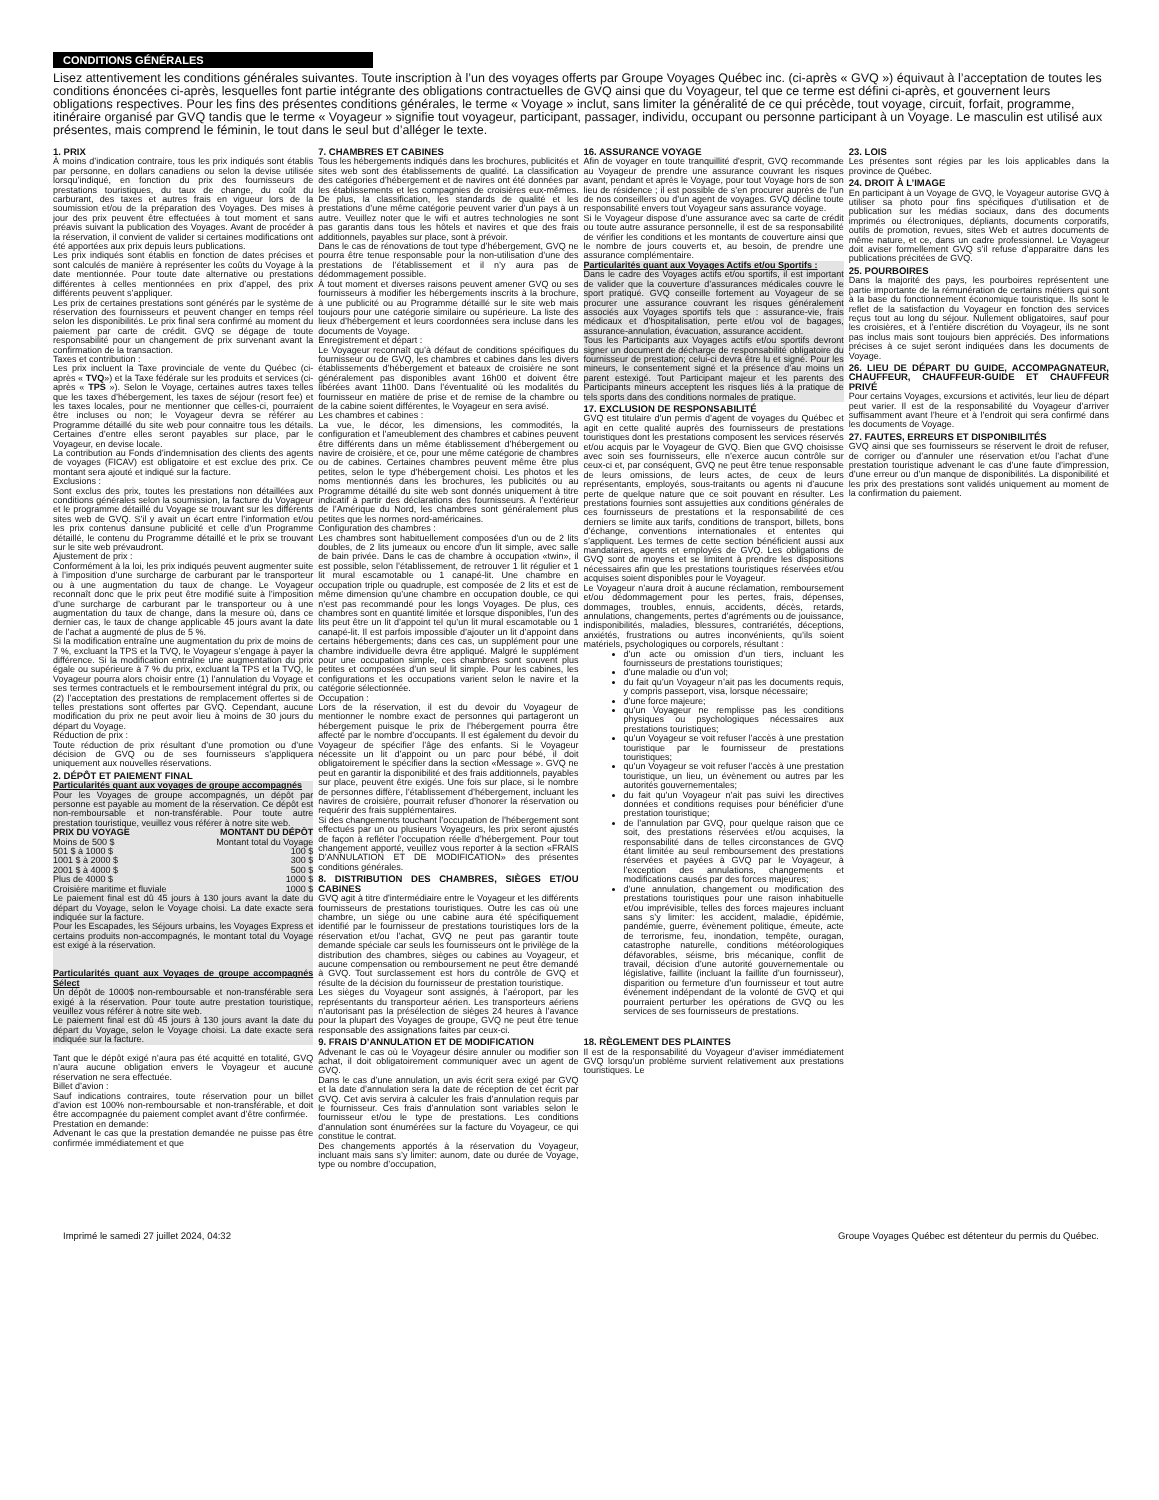CONDITIONS GÉNÉRALES
Lisez attentivement les conditions générales suivantes. Toute inscription à l’un des voyages offerts par Groupe Voyages Québec inc. (ci-après « GVQ ») équivaut à l’acceptation de toutes les conditions énoncées ci-après, lesquelles font partie intégrante des obligations contractuelles de GVQ ainsi que du Voyageur, tel que ce terme est défini ci-après, et gouvernent leurs obligations respectives. Pour les fins des présentes conditions générales, le terme « Voyage » inclut, sans limiter la généralité de ce qui précède, tout voyage, circuit, forfait, programme, itinéraire organisé par GVQ tandis que le terme « Voyageur » signifie tout voyageur, participant, passager, individu, occupant ou personne participant à un Voyage. Le masculin est utilisé aux présentes, mais comprend le féminin, le tout dans le seul but d’alléger le texte.
1. PRIX
À moins d’indication contraire, tous les prix indiqués sont établis par personne, en dollars canadiens ou selon la devise utilisée lorsqu’indiqué, en fonction du prix des fournisseurs de prestations touristiques, du taux de change, du coût du carburant, des taxes et autres frais en vigueur lors de la soumission et/ou de la préparation des Voyages. Des mises à jour des prix peuvent être effectuées à tout moment et sans préavis suivant la publication des Voyages. Avant de procéder à la réservation, il convient de valider si certaines modifications ont été apportées aux prix depuis leurs publications.
Les prix indiqués sont établis en fonction de dates précises et sont calculés de manière à représenter les coûts du Voyage à la date mentionnée. Pour toute date alternative ou prestations différentes à celles mentionnées en prix d’appel, des prix différents peuvent s’appliquer.
Les prix de certaines prestations sont générés par le système de réservation des fournisseurs et peuvent changer en temps réel selon les disponibilités. Le prix final sera confirmé au moment du paiement par carte de crédit. GVQ se dégage de toute responsabilité pour un changement de prix survenant avant la confirmation de la transaction.
Taxes et contribution :
Les prix incluent la Taxe provinciale de vente du Québec (ci-après « TVQ») et la Taxe fédérale sur les produits et services (ci-après « TPS »). Selon le Voyage, certaines autres taxes telles que les taxes d’hébergement, les taxes de séjour (resort fee) et les taxes locales, pour ne mentionner que celles-ci, pourraient être incluses ou non; le Voyageur devra se référer au Programme détaillé du site web pour connaitre tous les détails. Certaines d’entre elles seront payables sur place, par le Voyageur, en devise locale.
La contribution au Fonds d’indemnisation des clients des agents de voyages (FICAV) est obligatoire et est exclue des prix. Ce montant sera ajouté et indiqué sur la facture.
Exclusions :
Sont exclus des prix, toutes les prestations non détaillées aux conditions générales selon la soumission, la facture du Voyageur et le programme détaillé du Voyage se trouvant sur les différents sites web de GVQ. S’il y avait un écart entre l’information et/ou les prix contenus dansune publicité et celle d’un Programme détaillé, le contenu du Programme détaillé et le prix se trouvant sur le site web prévaudront.
Ajustement de prix :
Conformément à la loi, les prix indiqués peuvent augmenter suite à l’imposition d’une surcharge de carburant par le transporteur ou à une augmentation du taux de change. Le Voyageur reconnaît donc que le prix peut être modifié suite à l’imposition d’une surcharge de carburant par le transporteur ou à une augmentation du taux de change, dans la mesure où, dans ce dernier cas, le taux de change applicable 45 jours avant la date de l’achat a augmenté de plus de 5 %.
Si la modification entraîne une augmentation du prix de moins de 7 %, excluant la TPS et la TVQ, le Voyageur s’engage à payer la différence. Si la modification entraîne une augmentation du prix égale ou supérieure à 7 % du prix, excluant la TPS et la TVQ, le Voyageur pourra alors choisir entre (1) l’annulation du Voyage et ses termes contractuels et le remboursement intégral du prix, ou (2) l’acceptation des prestations de remplacement offertes si de telles prestations sont offertes par GVQ. Cependant, aucune modification du prix ne peut avoir lieu à moins de 30 jours du départ du Voyage.
Réduction de prix :
Toute réduction de prix résultant d’une promotion ou d’une décision de GVQ ou de ses fournisseurs s’appliquera uniquement aux nouvelles réservations.
2. DÉPÔT ET PAIEMENT FINAL
Particularités quant aux voyages de groupe accompagnés
Pour les Voyages de groupe accompagnés, un dépôt par personne est payable au moment de la réservation. Ce dépôt est non-remboursable et non-transférable. Pour toute autre prestation touristique, veuillez vous référer à notre site web.
| PRIX DU VOYAGE | MONTANT DU DÉPÔT |
| --- | --- |
| Moins de 500 $ | Montant total du Voyage |
| 501 $ à 1000 $ | 100 $ |
| 1001 $ à 2000 $ | 300 $ |
| 2001 $ à 4000 $ | 500 $ |
| Plus de 4000 $ | 1000 $ |
| Croisière maritime et fluviale | 1000 $ |
Le paiement final est dû 45 jours à 130 jours avant la date du départ du Voyage, selon le Voyage choisi. La date exacte sera indiquée sur la facture.
Pour les Escapades, les Séjours urbains, les Voyages Express et certains produits non-accompagnés, le montant total du Voyage est exigé à la réservation.
Particularités quant aux Voyages de groupe accompagnés Sélect
Un dépôt de 1000$ non-remboursable et non-transférable sera exigé à la réservation. Pour toute autre prestation touristique, veuillez vous référer à notre site web.
Le paiement final est dû 45 jours à 130 jours avant la date du départ du Voyage, selon le Voyage choisi. La date exacte sera indiquée sur la facture.
Tant que le dépôt exigé n’aura pas été acquitté en totalité, GVQ n’aura aucune obligation envers le Voyageur et aucune réservation ne sera effectuée.
Billet d’avion :
Sauf indications contraires, toute réservation pour un billet d’avion est 100% non-remboursable et non-transférable, et doit être accompagnée du paiement complet avant d’être confirmée.
Prestation en demande:
Advenant le cas que la prestation demandée ne puisse pas être confirmée immédiatement et que
7. CHAMBRES ET CABINES
Tous les hébergements indiqués dans les brochures, publicités et sites web sont des établissements de qualité. La classification des catégories d’hébergement et de navires ont été données par les établissements et les compagnies de croisières eux-mêmes. De plus, la classification, les standards de qualité et les prestations d’une même catégorie peuvent varier d’un pays à un autre. Veuillez noter que le wifi et autres technologies ne sont pas garantis dans tous les hôtels et navires et que des frais additionnels, payables sur place, sont à prévoir.
Dans le cas de rénovations de tout type d’hébergement, GVQ ne pourra être tenue responsable pour la non-utilisation d’une des prestations de l’établissement et il n’y aura pas de dédommagement possible.
À tout moment et diverses raisons peuvent amener GVQ ou ses fournisseurs à modifier les hébergements inscrits à la brochure, à une publicité ou au Programme détaillé sur le site web mais toujours pour une catégorie similaire ou supérieure. La liste des lieux d’hébergement et leurs coordonnées sera incluse dans les documents de Voyage.
Enregistrement et départ :
Le Voyageur reconnaît qu’à défaut de conditions spécifiques du fournisseur ou de GVQ, les chambres et cabines dans les divers établissements d’hébergement et bateaux de croisière ne sont généralement pas disponibles avant 16h00 et doivent être libérées avant 11h00. Dans l’éventualité où les modalités du fournisseur en matière de prise et de remise de la chambre ou de la cabine soient différentes, le Voyageur en sera avisé.
Les chambres et cabines :
La vue, le décor, les dimensions, les commodités, la configuration et l’ameublement des chambres et cabines peuvent être différents dans un même établissement d’hébergement ou navire de croisière, et ce, pour une même catégorie de chambres ou de cabines. Certaines chambres peuvent même être plus petites, selon le type d’hébergement choisi. Les photos et les noms mentionnés dans les brochures, les publicités ou au Programme détaillé du site web sont donnés uniquement à titre indicatif à partir des déclarations des fournisseurs. À l’extérieur de l’Amérique du Nord, les chambres sont généralement plus petites que les normes nord-américaines.
Configuration des chambres :
Les chambres sont habituellement composées d'un ou de 2 lits doubles, de 2 lits jumeaux ou encore d'un lit simple, avec salle de bain privée. Dans le cas de chambre à occupation «twin», il est possible, selon l’établissement, de retrouver 1 lit régulier et 1 lit mural escamotable ou 1 canapé-lit. Une chambre en occupation triple ou quadruple, est composée de 2 lits et est de même dimension qu’une chambre en occupation double, ce qui n’est pas recommandé pour les longs Voyages. De plus, ces chambres sont en quantité limitée et lorsque disponibles, l’un des lits peut être un lit d’appoint tel qu’un lit mural escamotable ou 1 canapé-lit. Il est parfois impossible d’ajouter un lit d’appoint dans certains hébergements; dans ces cas, un supplément pour une chambre individuelle devra être appliqué. Malgré le supplément pour une occupation simple, ces chambres sont souvent plus petites et composées d’un seul lit simple. Pour les cabines, les configurations et les occupations varient selon le navire et la catégorie sélectionnée.
Occupation :
Lors de la réservation, il est du devoir du Voyageur de mentionner le nombre exact de personnes qui partageront un hébergement puisque le prix de l’hébergement pourra être affecté par le nombre d’occupants. Il est également du devoir du Voyageur de spécifier l’âge des enfants. Si le Voyageur nécessite un lit d’appoint ou un parc pour bébé, il doit obligatoirement le spécifier dans la section «Message ». GVQ ne peut en garantir la disponibilité et des frais additionnels, payables sur place, peuvent être exigés. Une fois sur place, si le nombre de personnes diffère, l’établissement d’hébergement, incluant les navires de croisière, pourrait refuser d’honorer la réservation ou requérir des frais supplémentaires.
Si des changements touchant l’occupation de l’hébergement sont effectués par un ou plusieurs Voyageurs, les prix seront ajustés de façon à refléter l’occupation réelle d’hébergement. Pour tout changement apporté, veuillez vous reporter à la section «FRAIS D’ANNULATION ET DE MODIFICATION» des présentes conditions générales.
8. DISTRIBUTION DES CHAMBRES, SIÈGES ET/OU CABINES
GVQ agit à titre d'intermédiaire entre le Voyageur et les différents fournisseurs de prestations touristiques. Outre les cas où une chambre, un siège ou une cabine aura été spécifiquement identifié par le fournisseur de prestations touristiques lors de la réservation et/ou l’achat, GVQ ne peut pas garantir toute demande spéciale car seuls les fournisseurs ont le privilège de la distribution des chambres, sièges ou cabines au Voyageur, et aucune compensation ou remboursement ne peut être demandé à GVQ. Tout surclassement est hors du contrôle de GVQ et résulte de la décision du fournisseur de prestation touristique.
Les sièges du Voyageur sont assignés, à l’aéroport, par les représentants du transporteur aérien. Les transporteurs aériens n’autorisant pas la présélection de sièges 24 heures à l’avance pour la plupart des Voyages de groupe, GVQ ne peut être tenue responsable des assignations faites par ceux-ci.
9. FRAIS D’ANNULATION ET DE MODIFICATION
Advenant le cas où le Voyageur désire annuler ou modifier son achat, il doit obligatoirement communiquer avec un agent de GVQ.
Dans le cas d’une annulation, un avis écrit sera exigé par GVQ et la date d’annulation sera la date de réception de cet écrit par GVQ. Cet avis servira à calculer les frais d’annulation requis par le fournisseur. Ces frais d’annulation sont variables selon le fournisseur et/ou le type de prestations. Les conditions d’annulation sont énumérées sur la facture du Voyageur, ce qui constitue le contrat.
Des changements apportés à la réservation du Voyageur, incluant mais sans s’y limiter: aunom, date ou durée de Voyage, type ou nombre d’occupation,
16. ASSURANCE VOYAGE
Afin de voyager en toute tranquillité d'esprit, GVQ recommande au Voyageur de prendre une assurance couvrant les risques avant, pendant et après le Voyage, pour tout Voyage hors de son lieu de résidence ; il est possible de s’en procurer auprès de l’un de nos conseillers ou d’un agent de voyages. GVQ décline toute responsabilité envers tout Voyageur sans assurance voyage.
Si le Voyageur dispose d’une assurance avec sa carte de crédit ou toute autre assurance personnelle, il est de sa responsabilité de vérifier les conditions et les montants de couverture ainsi que le nombre de jours couverts et, au besoin, de prendre une assurance complémentaire.
Particularités quant aux Voyages Actifs et/ou Sportifs :
Dans le cadre des Voyages actifs et/ou sportifs, il est important de valider que la couverture d’assurances médicales couvre le sport pratiqué. GVQ conseille fortement au Voyageur de se procurer une assurance couvrant les risques généralement associés aux Voyages sportifs tels que : assurance-vie, frais médicaux et d’hospitalisation, perte et/ou vol de bagages, assurance-annulation, évacuation, assurance accident.
Tous les Participants aux Voyages actifs et/ou sportifs devront signer un document de décharge de responsabilité obligatoire du fournisseur de prestation; celui-ci devra être lu et signé. Pour les mineurs, le consentement signé et la présence d’au moins un parent estexigé. Tout Participant majeur et les parents des Participants mineurs acceptent les risques liés à la pratique de tels sports dans des conditions normales de pratique.
17. EXCLUSION DE RESPONSABILITÉ
GVQ est titulaire d’un permis d’agent de voyages du Québec et agit en cette qualité auprès des fournisseurs de prestations touristiques dont les prestations composent les services réservés et/ou acquis par le Voyageur de GVQ. Bien que GVQ choisisse avec soin ses fournisseurs, elle n’exerce aucun contrôle sur ceux-ci et, par conséquent, GVQ ne peut être tenue responsable de leurs omissions, de leurs actes, de ceux de leurs représentants, employés, sous-traitants ou agents ni d’aucune perte de quelque nature que ce soit pouvant en résulter. Les prestations fournies sont assujetties aux conditions générales de ces fournisseurs de prestations et la responsabilité de ces derniers se limite aux tarifs, conditions de transport, billets, bons d’échange, conventions internationales et ententes qui s’appliquent. Les termes de cette section bénéficient aussi aux mandataires, agents et employés de GVQ. Les obligations de GVQ sont de moyens et se limitent à prendre les dispositions nécessaires afin que les prestations touristiques réservées et/ou acquises soient disponibles pour le Voyageur.
Le Voyageur n’aura droit à aucune réclamation, remboursement et/ou dédommagement pour les pertes, frais, dépenses, dommages, troubles, ennuis, accidents, décès, retards, annulations, changements, pertes d’agréments ou de jouissance, indisponibilités, maladies, blessures, contrariétés, déceptions, anxiétés, frustrations ou autres inconvénients, qu’ils soient matériels, psychologiques ou corporels, résultant :
d’un acte ou omission d’un tiers, incluant les fournisseurs de prestations touristiques;
d’une maladie ou d’un vol;
du fait qu’un Voyageur n’ait pas les documents requis, y compris passeport, visa, lorsque nécessaire;
d’une force majeure;
qu’un Voyageur ne remplisse pas les conditions physiques ou psychologiques nécessaires aux prestations touristiques;
qu’un Voyageur se voit refuser l’accès à une prestation touristique par le fournisseur de prestations touristiques;
qu’un Voyageur se voit refuser l’accès à une prestation touristique, un lieu, un évènement ou autres par les autorités gouvernementales;
du fait qu’un Voyageur n’ait pas suivi les directives données et conditions requises pour bénéficier d’une prestation touristique;
de l’annulation par GVQ, pour quelque raison que ce soit, des prestations réservées et/ou acquises, la responsabilité dans de telles circonstances de GVQ étant limitée au seul remboursement des prestations réservées et payées à GVQ par le Voyageur, à l’exception des annulations, changements et modifications causés par des forces majeures;
d’une annulation, changement ou modification des prestations touristiques pour une raison inhabituelle et/ou imprévisible, telles des forces majeures incluant sans s’y limiter: les accident, maladie, épidémie, pandémie, guerre, évènement politique, émeute, acte de terrorisme, feu, inondation, tempête, ouragan, catastrophe naturelle, conditions météorologiques défavorables, séisme, bris mécanique, conflit de travail, décision d’une autorité gouvernementale ou législative, faillite (incluant la faillite d’un fournisseur), disparition ou fermeture d’un fournisseur et tout autre événement indépendant de la volonté de GVQ et qui pourraient perturber les opérations de GVQ ou les services de ses fournisseurs de prestations.
18. RÈGLEMENT DES PLAINTES
Il est de la responsabilité du Voyageur d’aviser immédiatement GVQ lorsqu’un problème survient relativement aux prestations touristiques. Le
23. LOIS
Les présentes sont régies par les lois applicables dans la province de Québec.
24. DROIT À L’IMAGE
En participant à un Voyage de GVQ, le Voyageur autorise GVQ à utiliser sa photo pour fins spécifiques d’utilisation et de publication sur les médias sociaux, dans des documents imprimés ou électroniques, dépliants, documents corporatifs, outils de promotion, revues, sites Web et autres documents de même nature, et ce, dans un cadre professionnel. Le Voyageur doit aviser formellement GVQ s’il refuse d’apparaitre dans les publications précitées de GVQ.
25. POURBOIRES
Dans la majorité des pays, les pourboires représentent une partie importante de la rémunération de certains métiers qui sont à la base du fonctionnement économique touristique. Ils sont le reflet de la satisfaction du Voyageur en fonction des services reçus tout au long du séjour. Nullement obligatoires, sauf pour les croisières, et à l’entière discrétion du Voyageur, ils ne sont pas inclus mais sont toujours bien appréciés. Des informations précises à ce sujet seront indiquées dans les documents de Voyage.
26. LIEU DE DÉPART DU GUIDE, ACCOMPAGNATEUR, CHAUFFEUR, CHAUFFEUR-GUIDE ET CHAUFFEUR PRIVÉ
Pour certains Voyages, excursions et activités, leur lieu de départ peut varier. Il est de la responsabilité du Voyageur d’arriver suffisamment avant l’heure et à l’endroit qui sera confirmé dans les documents de Voyage.
27. FAUTES, ERREURS ET DISPONIBILITÉS
GVQ ainsi que ses fournisseurs se réservent le droit de refuser, de corriger ou d’annuler une réservation et/ou l’achat d’une prestation touristique advenant le cas d’une faute d’impression, d’une erreur ou d’un manque de disponibilités. La disponibilité et les prix des prestations sont validés uniquement au moment de la confirmation du paiement.
Imprimé le samedi 27 juillet 2024, 04:32 Groupe Voyages Québec est détenteur du permis du Québec.